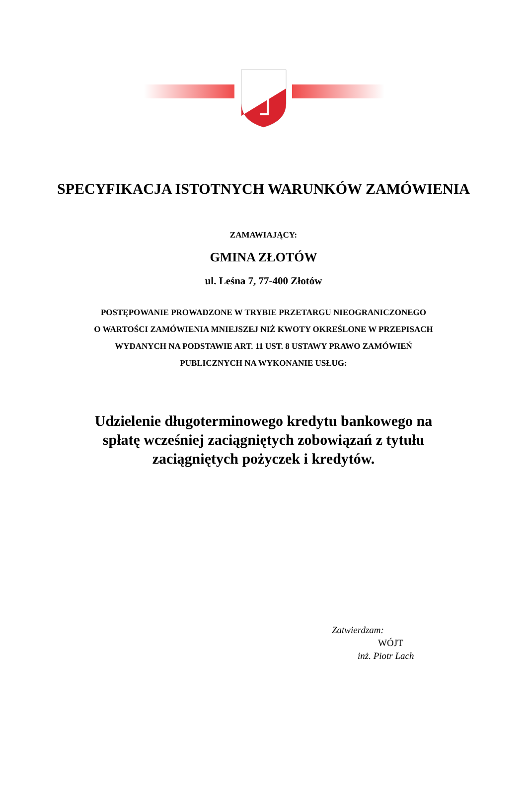SPECYFIKACJA ISTOTNYCH WARUNKÓW ZAMÓWIENIA
ZAMAWIAJĄCY:
GMINA ZŁOTÓW
ul. Leśna 7, 77-400 Złotów
POSTĘPOWANIE PROWADZONE W TRYBIE PRZETARGU NIEOGRANICZONEGO
O WARTOŚCI ZAMÓWIENIA MNIEJSZEJ NIŻ KWOTY OKREŚLONE W PRZEPISACH
WYDANYCH NA PODSTAWIE ART. 11 UST. 8 USTAWY PRAWO ZAMÓWIEŃ
PUBLICZNYCH NA WYKONANIE USŁUG:
Udzielenie długoterminowego kredytu bankowego na
spłatę wcześniej zaciągniętych zobowiązań z tytułu
zaciągniętych pożyczek i kredytów.
Zatwierdzam:
WÓJT
inż. Piotr Lach